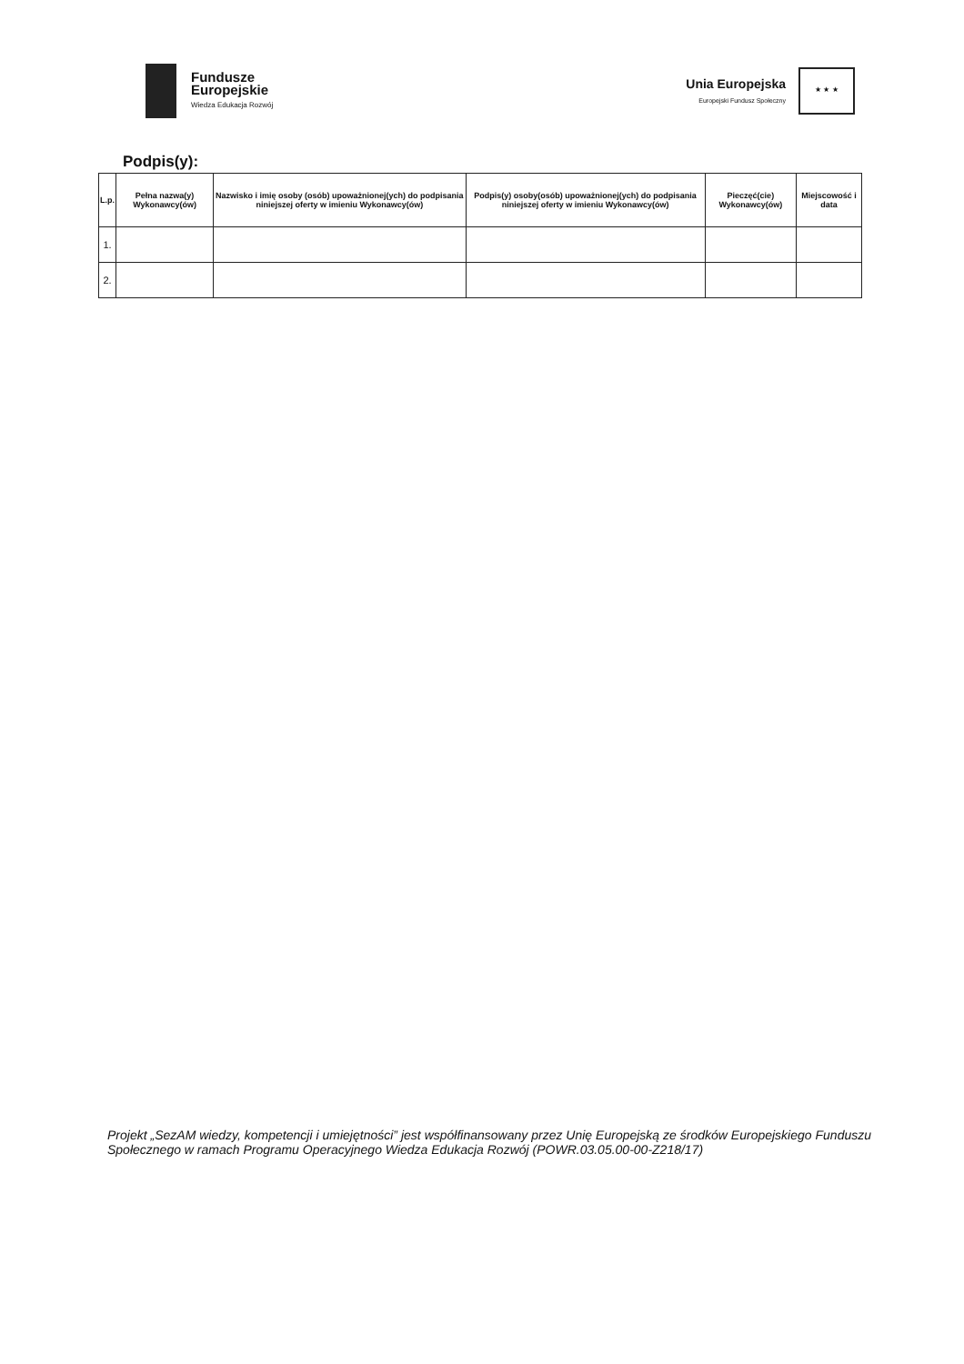Fundusze
Europejskie
Wiedza Edukacja Rozwój
Unia Europejska
Europejski Fundusz Społeczny
★ ★ ★
Podpis(y):
| L.p. | Pełna nazwa(y) Wykonawcy(ów) | Nazwisko i imię osoby (osób) upoważnionej(ych) do podpisania niniejszej oferty w imieniu Wykonawcy(ów) | Podpis(y) osoby(osób) upoważnionej(ych) do podpisania niniejszej oferty w imieniu Wykonawcy(ów) | Pieczęć(cie) Wykonawcy(ów) | Miejscowość i data |
| --- | --- | --- | --- | --- | --- |
| 1. | | | | | |
| 2. | | | | | |
Projekt „SezAM wiedzy, kompetencji i umiejętności” jest współfinansowany przez Unię Europejską ze środków Europejskiego Funduszu Społecznego w ramach Programu Operacyjnego Wiedza Edukacja Rozwój (POWR.03.05.00-00-Z218/17)